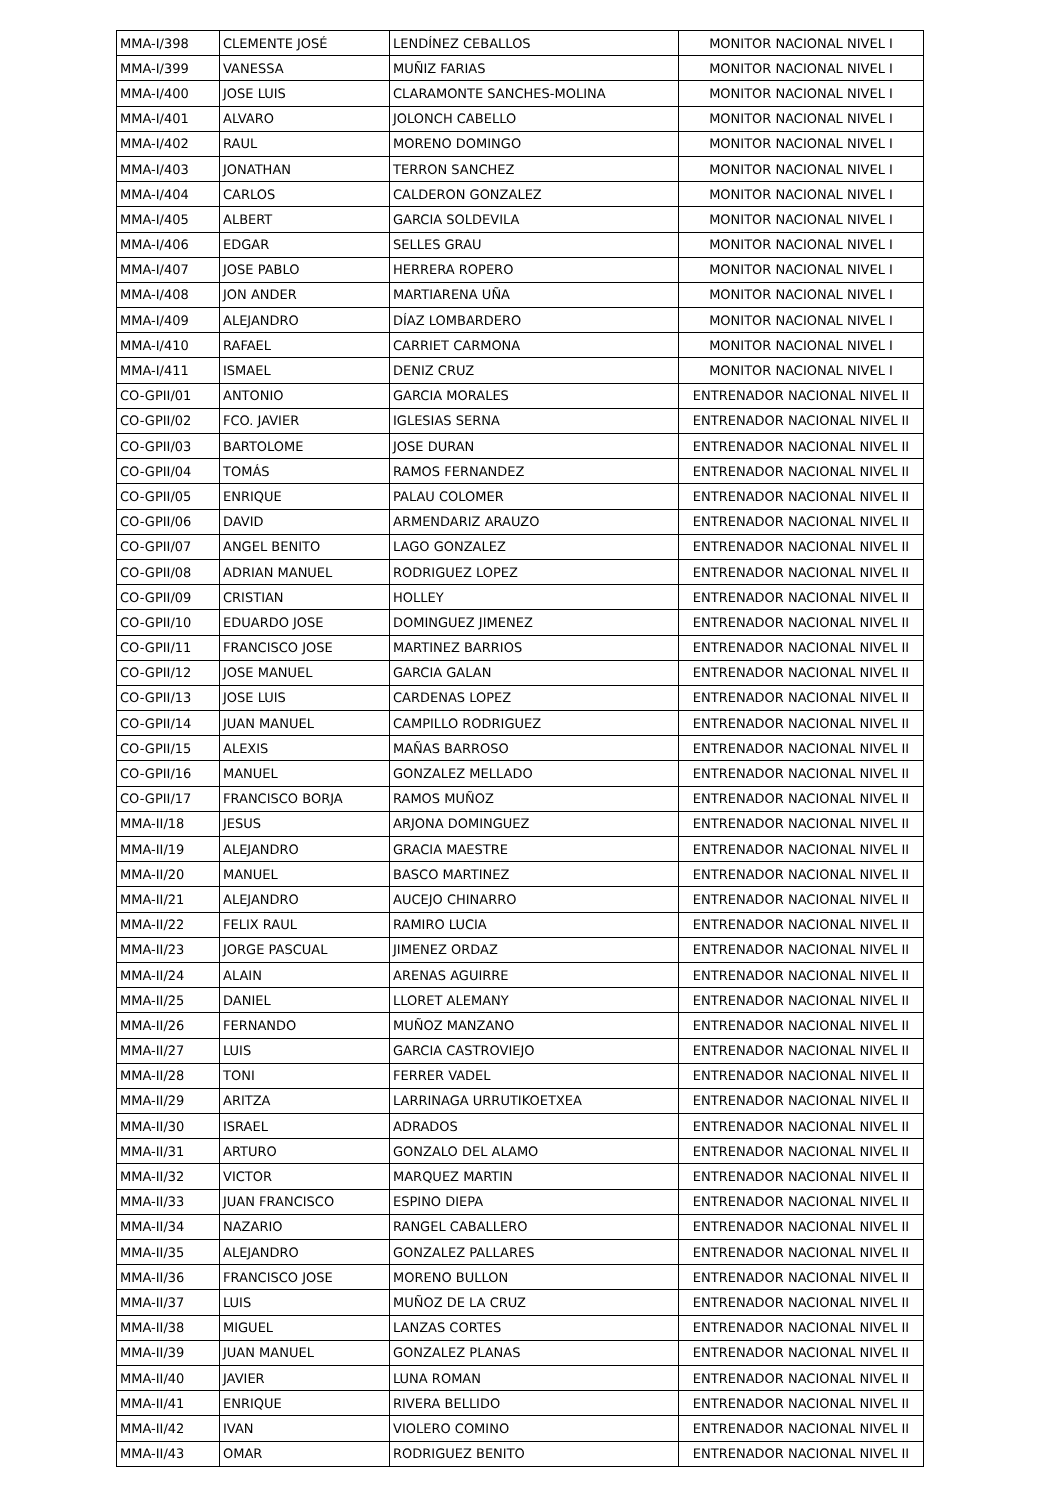| MMA-I/398 | CLEMENTE JOSÉ | LENDÍNEZ CEBALLOS | MONITOR NACIONAL NIVEL I |
| MMA-I/399 | VANESSA | MUÑIZ FARIAS | MONITOR NACIONAL NIVEL I |
| MMA-I/400 | JOSE LUIS | CLARAMONTE SANCHES-MOLINA | MONITOR NACIONAL NIVEL I |
| MMA-I/401 | ALVARO | JOLONCH CABELLO | MONITOR NACIONAL NIVEL I |
| MMA-I/402 | RAUL | MORENO DOMINGO | MONITOR NACIONAL NIVEL I |
| MMA-I/403 | JONATHAN | TERRON SANCHEZ | MONITOR NACIONAL NIVEL I |
| MMA-I/404 | CARLOS | CALDERON GONZALEZ | MONITOR NACIONAL NIVEL I |
| MMA-I/405 | ALBERT | GARCIA SOLDEVILA | MONITOR NACIONAL NIVEL I |
| MMA-I/406 | EDGAR | SELLES GRAU | MONITOR NACIONAL NIVEL I |
| MMA-I/407 | JOSE PABLO | HERRERA ROPERO | MONITOR NACIONAL NIVEL I |
| MMA-I/408 | JON ANDER | MARTIARENA UÑA | MONITOR NACIONAL NIVEL I |
| MMA-I/409 | ALEJANDRO | DÍAZ LOMBARDERO | MONITOR NACIONAL NIVEL I |
| MMA-I/410 | RAFAEL | CARRIET CARMONA | MONITOR NACIONAL NIVEL I |
| MMA-I/411 | ISMAEL | DENIZ CRUZ | MONITOR NACIONAL NIVEL I |
| CO-GPII/01 | ANTONIO | GARCIA MORALES | ENTRENADOR NACIONAL NIVEL II |
| CO-GPII/02 | FCO. JAVIER | IGLESIAS SERNA | ENTRENADOR NACIONAL NIVEL II |
| CO-GPII/03 | BARTOLOME | JOSE DURAN | ENTRENADOR NACIONAL NIVEL II |
| CO-GPII/04 | TOMÁS | RAMOS FERNANDEZ | ENTRENADOR NACIONAL NIVEL II |
| CO-GPII/05 | ENRIQUE | PALAU COLOMER | ENTRENADOR NACIONAL NIVEL II |
| CO-GPII/06 | DAVID | ARMENDARIZ ARAUZO | ENTRENADOR NACIONAL NIVEL II |
| CO-GPII/07 | ANGEL BENITO | LAGO GONZALEZ | ENTRENADOR NACIONAL NIVEL II |
| CO-GPII/08 | ADRIAN MANUEL | RODRIGUEZ LOPEZ | ENTRENADOR NACIONAL NIVEL II |
| CO-GPII/09 | CRISTIAN | HOLLEY | ENTRENADOR NACIONAL NIVEL II |
| CO-GPII/10 | EDUARDO JOSE | DOMINGUEZ JIMENEZ | ENTRENADOR NACIONAL NIVEL II |
| CO-GPII/11 | FRANCISCO JOSE | MARTINEZ BARRIOS | ENTRENADOR NACIONAL NIVEL II |
| CO-GPII/12 | JOSE MANUEL | GARCIA GALAN | ENTRENADOR NACIONAL NIVEL II |
| CO-GPII/13 | JOSE LUIS | CARDENAS LOPEZ | ENTRENADOR NACIONAL NIVEL II |
| CO-GPII/14 | JUAN MANUEL | CAMPILLO RODRIGUEZ | ENTRENADOR NACIONAL NIVEL II |
| CO-GPII/15 | ALEXIS | MAÑAS BARROSO | ENTRENADOR NACIONAL NIVEL II |
| CO-GPII/16 | MANUEL | GONZALEZ MELLADO | ENTRENADOR NACIONAL NIVEL II |
| CO-GPII/17 | FRANCISCO BORJA | RAMOS MUÑOZ | ENTRENADOR NACIONAL NIVEL II |
| MMA-II/18 | JESUS | ARJONA DOMINGUEZ | ENTRENADOR NACIONAL NIVEL II |
| MMA-II/19 | ALEJANDRO | GRACIA MAESTRE | ENTRENADOR NACIONAL NIVEL II |
| MMA-II/20 | MANUEL | BASCO MARTINEZ | ENTRENADOR NACIONAL NIVEL II |
| MMA-II/21 | ALEJANDRO | AUCEJO CHINARRO | ENTRENADOR NACIONAL NIVEL II |
| MMA-II/22 | FELIX RAUL | RAMIRO LUCIA | ENTRENADOR NACIONAL NIVEL II |
| MMA-II/23 | JORGE PASCUAL | JIMENEZ ORDAZ | ENTRENADOR NACIONAL NIVEL II |
| MMA-II/24 | ALAIN | ARENAS AGUIRRE | ENTRENADOR NACIONAL NIVEL II |
| MMA-II/25 | DANIEL | LLORET ALEMANY | ENTRENADOR NACIONAL NIVEL II |
| MMA-II/26 | FERNANDO | MUÑOZ MANZANO | ENTRENADOR NACIONAL NIVEL II |
| MMA-II/27 | LUIS | GARCIA CASTROVIEJO | ENTRENADOR NACIONAL NIVEL II |
| MMA-II/28 | TONI | FERRER VADEL | ENTRENADOR NACIONAL NIVEL II |
| MMA-II/29 | ARITZA | LARRINAGA URRUTIKOETXEA | ENTRENADOR NACIONAL NIVEL II |
| MMA-II/30 | ISRAEL | ADRADOS | ENTRENADOR NACIONAL NIVEL II |
| MMA-II/31 | ARTURO | GONZALO DEL ALAMO | ENTRENADOR NACIONAL NIVEL II |
| MMA-II/32 | VICTOR | MARQUEZ MARTIN | ENTRENADOR NACIONAL NIVEL II |
| MMA-II/33 | JUAN FRANCISCO | ESPINO DIEPA | ENTRENADOR NACIONAL NIVEL II |
| MMA-II/34 | NAZARIO | RANGEL CABALLERO | ENTRENADOR NACIONAL NIVEL II |
| MMA-II/35 | ALEJANDRO | GONZALEZ PALLARES | ENTRENADOR NACIONAL NIVEL II |
| MMA-II/36 | FRANCISCO JOSE | MORENO BULLON | ENTRENADOR NACIONAL NIVEL II |
| MMA-II/37 | LUIS | MUÑOZ DE LA CRUZ | ENTRENADOR NACIONAL NIVEL II |
| MMA-II/38 | MIGUEL | LANZAS CORTES | ENTRENADOR NACIONAL NIVEL II |
| MMA-II/39 | JUAN MANUEL | GONZALEZ PLANAS | ENTRENADOR NACIONAL NIVEL II |
| MMA-II/40 | JAVIER | LUNA ROMAN | ENTRENADOR NACIONAL NIVEL II |
| MMA-II/41 | ENRIQUE | RIVERA BELLIDO | ENTRENADOR NACIONAL NIVEL II |
| MMA-II/42 | IVAN | VIOLERO COMINO | ENTRENADOR NACIONAL NIVEL II |
| MMA-II/43 | OMAR | RODRIGUEZ BENITO | ENTRENADOR NACIONAL NIVEL II |